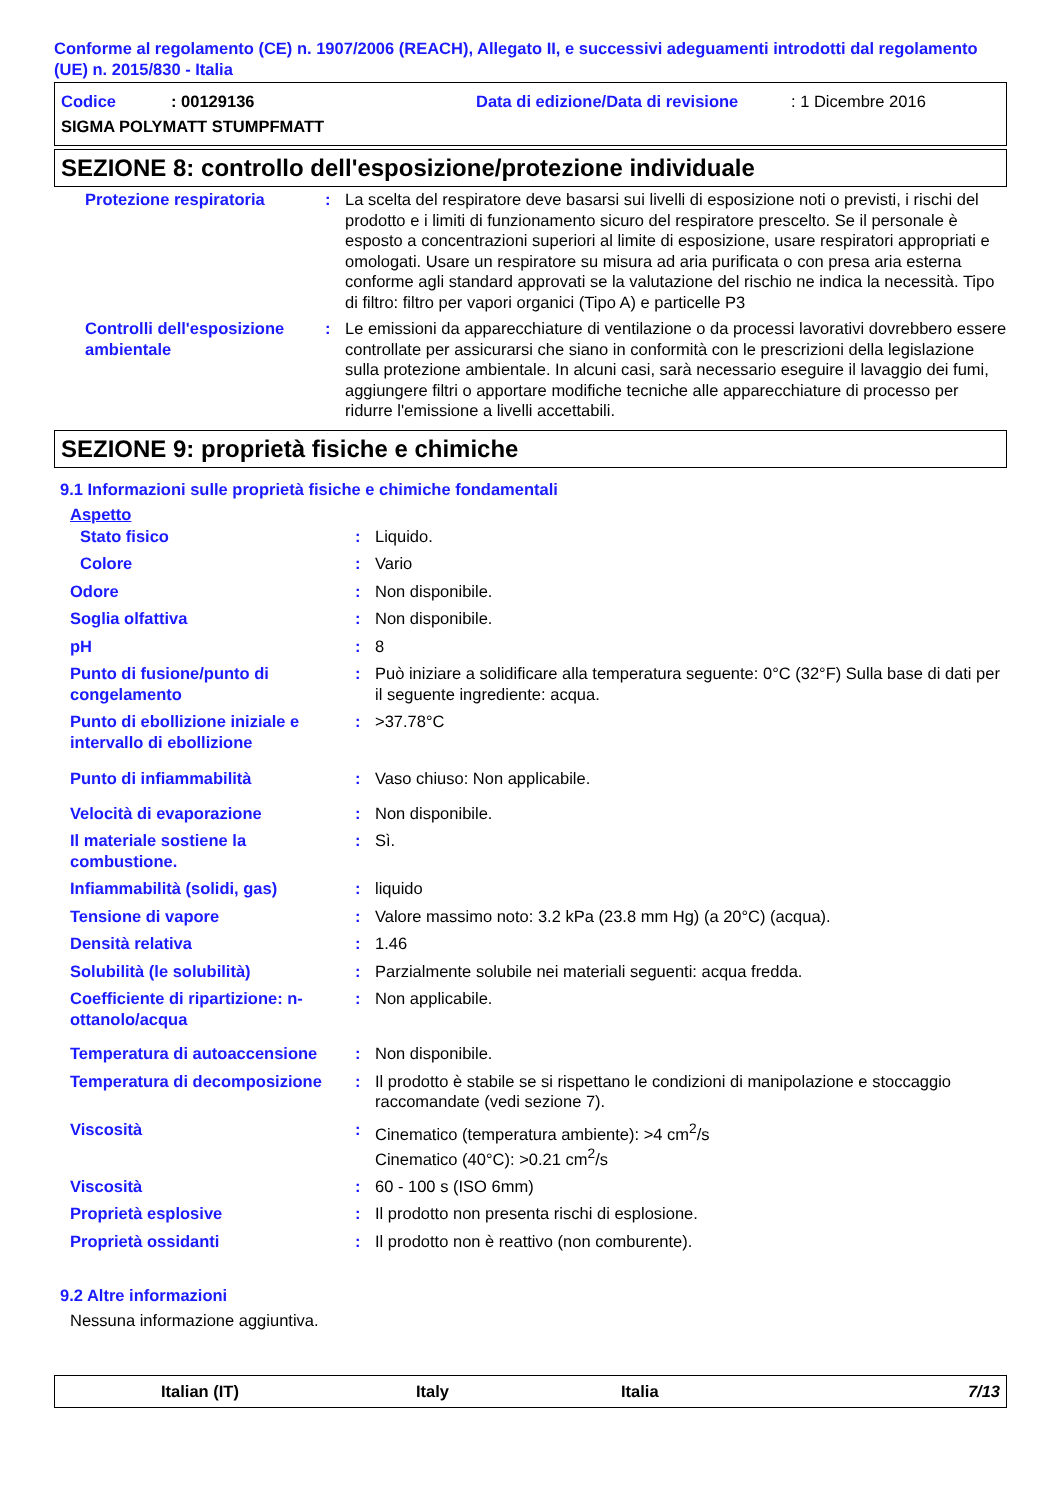Conforme al regolamento (CE) n. 1907/2006 (REACH), Allegato II, e successivi adeguamenti introdotti dal regolamento (UE) n. 2015/830 - Italia
Codice: 00129136 Data di edizione/Data di revisione: 1 Dicembre 2016
SIGMA POLYMATT STUMPFMATT
SEZIONE 8: controllo dell'esposizione/protezione individuale
| Protezione respiratoria | : | La scelta del respiratore deve basarsi sui livelli di esposizione noti o previsti, i rischi del prodotto e i limiti di funzionamento sicuro del respiratore prescelto. Se il personale è esposto a concentrazioni superiori al limite di esposizione, usare respiratori appropriati e omologati. Usare un respiratore su misura ad aria purificata o con presa aria esterna conforme agli standard approvati se la valutazione del rischio ne indica la necessità. Tipo di filtro: filtro per vapori organici (Tipo A) e particelle P3 |
| Controlli dell'esposizione ambientale | : | Le emissioni da apparecchiature di ventilazione o da processi lavorativi dovrebbero essere controllate per assicurarsi che siano in conformità con le prescrizioni della legislazione sulla protezione ambientale. In alcuni casi, sarà necessario eseguire il lavaggio dei fumi, aggiungere filtri o apportare modifiche tecniche alle apparecchiature di processo per ridurre l'emissione a livelli accettabili. |
SEZIONE 9: proprietà fisiche e chimiche
9.1 Informazioni sulle proprietà fisiche e chimiche fondamentali
Aspetto
| Stato fisico | : | Liquido. |
| Colore | : | Vario |
| Odore | : | Non disponibile. |
| Soglia olfattiva | : | Non disponibile. |
| pH | : | 8 |
| Punto di fusione/punto di congelamento | : | Può iniziare a solidificare alla temperatura seguente: 0°C (32°F) Sulla base di dati per il seguente ingrediente: acqua. |
| Punto di ebollizione iniziale e intervallo di ebollizione | : | >37.78°C |
| Punto di infiammabilità | : | Vaso chiuso: Non applicabile. |
| Velocità di evaporazione | : | Non disponibile. |
| Il materiale sostiene la combustione. | : | Sì. |
| Infiammabilità (solidi, gas) | : | liquido |
| Tensione di vapore | : | Valore massimo noto: 3.2 kPa (23.8 mm Hg) (a 20°C) (acqua). |
| Densità relativa | : | 1.46 |
| Solubilità (le solubilità) | : | Parzialmente solubile nei materiali seguenti: acqua fredda. |
| Coefficiente di ripartizione: n-ottanolo/acqua | : | Non applicabile. |
| Temperatura di autoaccensione | : | Non disponibile. |
| Temperatura di decomposizione | : | Il prodotto è stabile se si rispettano le condizioni di manipolazione e stoccaggio raccomandate (vedi sezione 7). |
| Viscosità | : | Cinematico (temperatura ambiente): >4 cm<sup>2</sup>/s Cinematico (40°C): >0.21 cm<sup>2</sup>/s |
| Viscosità | : | 60 - 100 s (ISO 6mm) |
| Proprietà esplosive | : | Il prodotto non presenta rischi di esplosione. |
| Proprietà ossidanti | : | Il prodotto non è reattivo (non comburente). |
9.2 Altre informazioni
Nessuna informazione aggiuntiva.
Italian (IT) Italy Italia 7/13